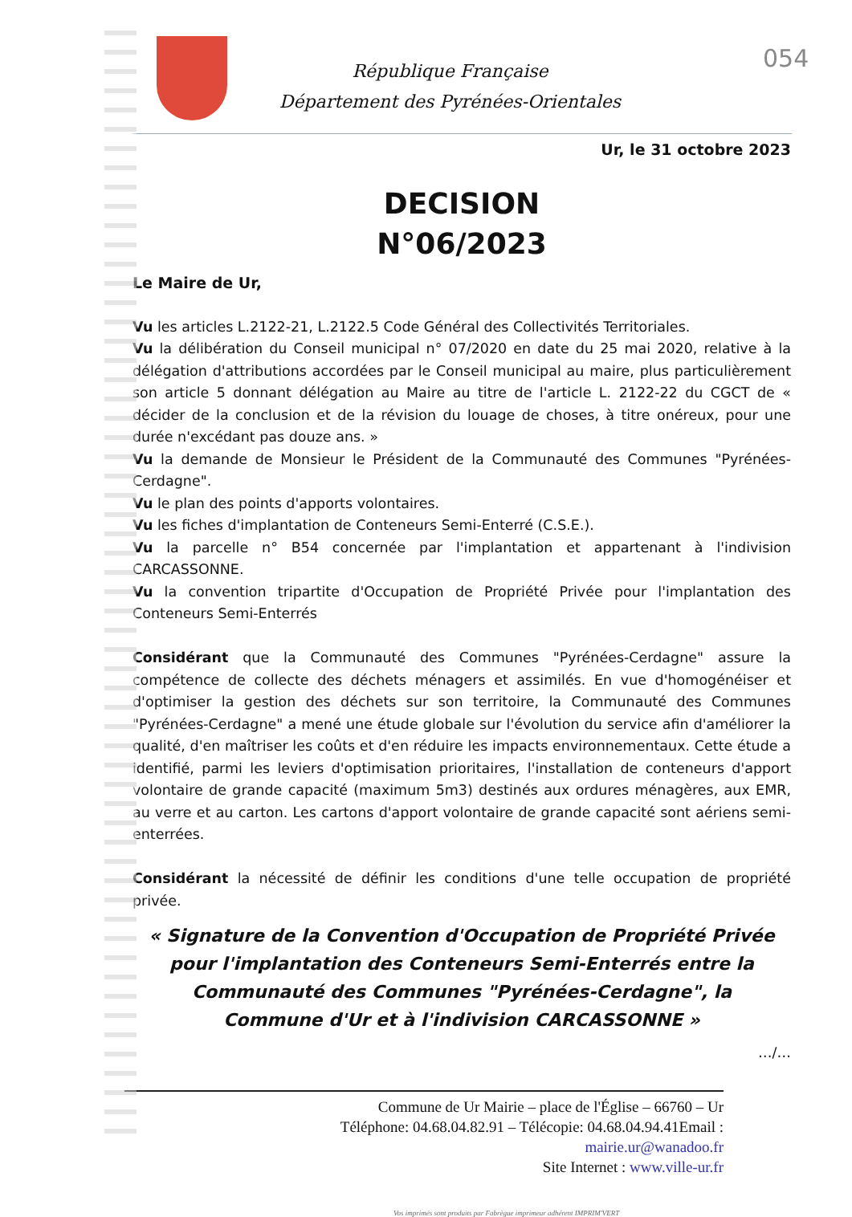054
République Française
Département des Pyrénées-Orientales
Ur, le 31 octobre 2023
DECISION
N°06/2023
Le Maire de Ur,
Vu les articles L.2122-21, L.2122.5 Code Général des Collectivités Territoriales.
Vu la délibération du Conseil municipal n° 07/2020 en date du 25 mai 2020, relative à la délégation d'attributions accordées par le Conseil municipal au maire, plus particulièrement son article 5 donnant délégation au Maire au titre de l'article L. 2122-22 du CGCT de « décider de la conclusion et de la révision du louage de choses, à titre onéreux, pour une durée n'excédant pas douze ans. »
Vu la demande de Monsieur le Président de la Communauté des Communes "Pyrénées-Cerdagne".
Vu le plan des points d'apports volontaires.
Vu les fiches d'implantation de Conteneurs Semi-Enterré (C.S.E.).
Vu la parcelle n° B54 concernée par l'implantation et appartenant à l'indivision CARCASSONNE.
Vu la convention tripartite d'Occupation de Propriété Privée pour l'implantation des Conteneurs Semi-Enterrés
Considérant que la Communauté des Communes "Pyrénées-Cerdagne" assure la compétence de collecte des déchets ménagers et assimilés. En vue d'homogénéiser et d'optimiser la gestion des déchets sur son territoire, la Communauté des Communes "Pyrénées-Cerdagne" a mené une étude globale sur l'évolution du service afin d'améliorer la qualité, d'en maîtriser les coûts et d'en réduire les impacts environnementaux. Cette étude a identifié, parmi les leviers d'optimisation prioritaires, l'installation de conteneurs d'apport volontaire de grande capacité (maximum 5m3) destinés aux ordures ménagères, aux EMR, au verre et au carton. Les cartons d'apport volontaire de grande capacité sont aériens semi-enterrées.
Considérant la nécessité de définir les conditions d'une telle occupation de propriété privée.
« Signature de la Convention d'Occupation de Propriété Privée pour l'implantation des Conteneurs Semi-Enterrés entre la Communauté des Communes "Pyrénées-Cerdagne", la Commune d'Ur et à l'indivision CARCASSONNE »
…/…
Commune de Ur Mairie – place de l'Église – 66760 – Ur
Téléphone: 04.68.04.82.91 – Télécopie: 04.68.04.94.41Email :
mairie.ur@wanadoo.fr
Site Internet : www.ville-ur.fr
Vos imprimés sont produits par Fabrègue imprimeur adhérent IMPRIM'VERT